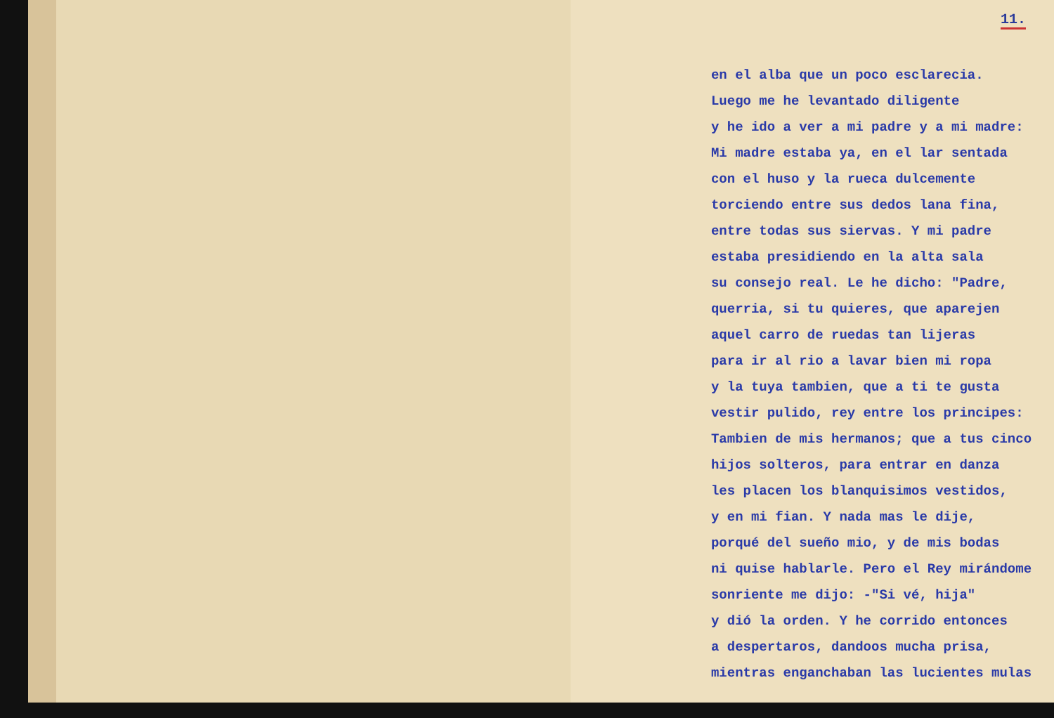11.
en el alba que un poco esclarecia.
Luego me he levantado diligente
y he ido a ver a mi padre y a mi madre:
Mi madre estaba ya, en el lar sentada
con el huso y la rueca dulcemente
torciendo entre sus dedos lana fina,
entre todas sus siervas. Y mi padre
estaba presidiendo en la alta sala
su consejo real. Le he dicho: "Padre,
querria, si tu quieres, que aparejen
aquel carro de ruedas tan lijeras
para ir al rio a lavar bien mi ropa
y la tuya tambien, que a ti te gusta
vestir pulido, rey entre los principes:
Tambien de mis hermanos; que a tus cinco
hijos solteros, para entrar en danza
les placen los blanquisimos vestidos,
y en mi fian. Y nada mas le dije,
porqué del sueño mio, y de mis bodas
ni quise hablarle. Pero el Rey mirándome
sonriente me dijo: -"Si vé, hija"
y dió la orden. Y he corrido entonces
a despertaros, dandoos mucha prisa,
mientras enganchaban las lucientes mulas